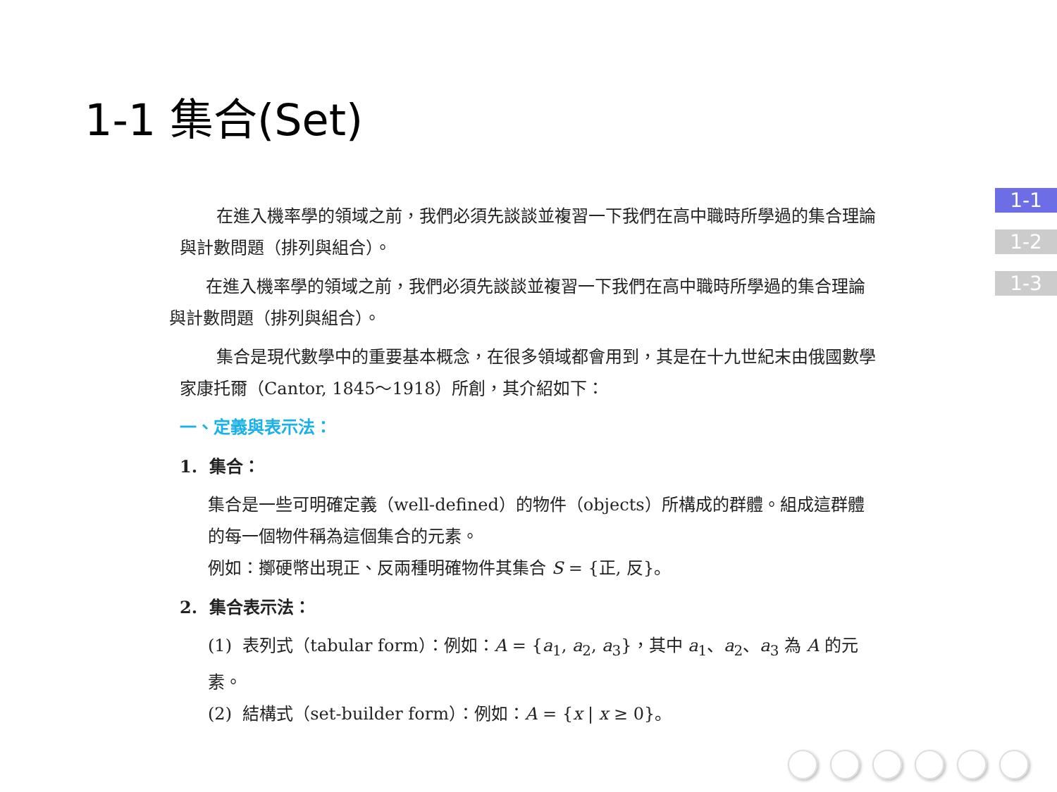1-1 集合(Set)
在進入機率學的領域之前，我們必須先談談並複習一下我們在高中職時所學過的集合理論與計數問題（排列與組合）。
在進入機率學的領域之前，我們必須先談談並複習一下我們在高中職時所學過的集合理論與計數問題（排列與組合）。
集合是現代數學中的重要基本概念，在很多領域都會用到，其是在十九世紀末由俄國數學家康托爾（Cantor, 1845～1918）所創，其介紹如下：
一、定義與表示法：
1. 集合：
集合是一些可明確定義（well-defined）的物件（objects）所構成的群體。組成這群體的每一個物件稱為這個集合的元素。
例如：擲硬幣出現正、反兩種明確物件其集合 S = {正, 反}。
2. 集合表示法：
(1) 表列式（tabular form）：例如：A = {a<sub>1</sub>, a<sub>2</sub>, a<sub>3</sub>}，其中 a<sub>1</sub>、a<sub>2</sub>、a<sub>3</sub> 為 A 的元素。
(2) 結構式（set-builder form）：例如：A = {x | x ≥ 0}。
1-1
1-2
1-3